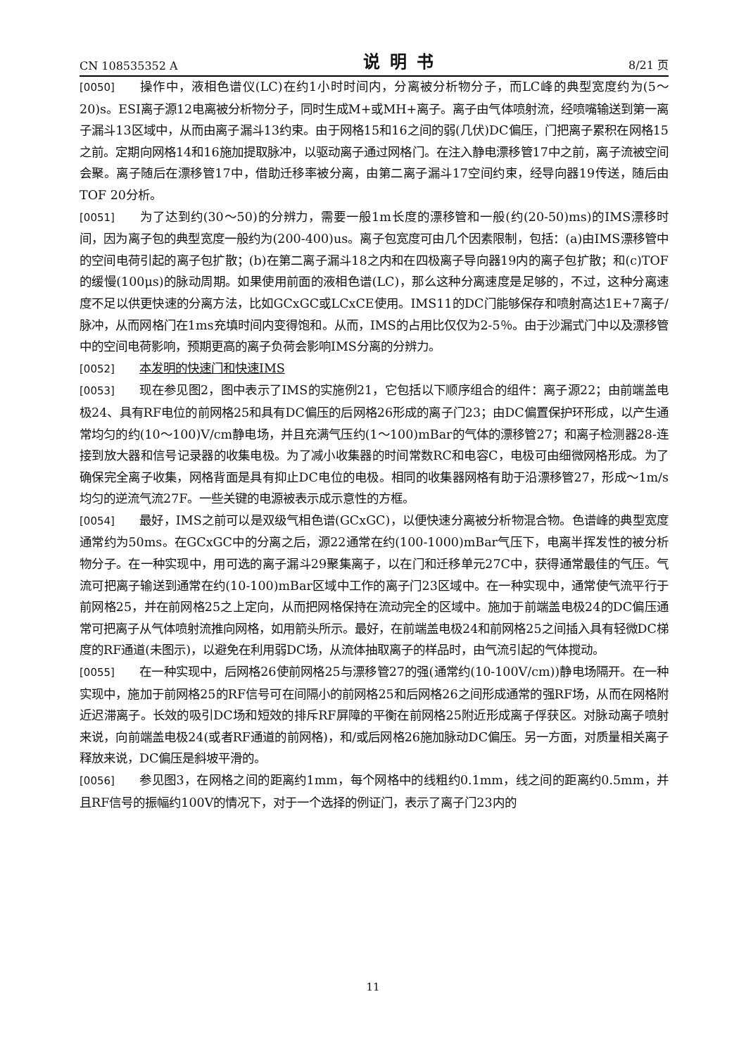CN 108535352 A 说明书 8/21 页
[0050] 操作中，液相色谱仪(LC)在约1小时时间内，分离被分析物分子，而LC峰的典型宽度约为(5～20)s。ESI离子源12电离被分析物分子，同时生成M+或MH+离子。离子由气体喷射流，经喷嘴输送到第一离子漏斗13区域中，从而由离子漏斗13约束。由于网格15和16之间的弱(几伏)DC偏压，门把离子累积在网格15之前。定期向网格14和16施加提取脉冲，以驱动离子通过网格门。在注入静电漂移管17中之前，离子流被空间会聚。离子随后在漂移管17中，借助迁移率被分离，由第二离子漏斗17空间约束，经导向器19传送，随后由TOF 20分析。
[0051] 为了达到约(30～50)的分辨力，需要一般1m长度的漂移管和一般(约(20-50)ms)的IMS漂移时间，因为离子包的典型宽度一般约为(200-400)us。离子包宽度可由几个因素限制，包括：(a)由IMS漂移管中的空间电荷引起的离子包扩散；(b)在第二离子漏斗18之内和在四极离子导向器19内的离子包扩散；和(c)TOF的缓慢(100μs)的脉动周期。如果使用前面的液相色谱(LC)，那么这种分离速度是足够的，不过，这种分离速度不足以供更快速的分离方法，比如GCxGC或LCxCE使用。IMS11的DC门能够保存和喷射高达1E+7离子/脉冲，从而网格门在1ms充填时间内变得饱和。从而，IMS的占用比仅仅为2-5％。由于沙漏式门中以及漂移管中的空间电荷影响，预期更高的离子负荷会影响IMS分离的分辨力。
[0052] 本发明的快速门和快速IMS
[0053] 现在参见图2，图中表示了IMS的实施例21，它包括以下顺序组合的组件：离子源22；由前端盖电极24、具有RF电位的前网格25和具有DC偏压的后网格26形成的离子门23；由DC偏置保护环形成，以产生通常均匀的约(10～100)V/cm静电场，并且充满气压约(1～100)mBar的气体的漂移管27；和离子检测器28-连接到放大器和信号记录器的收集电极。为了减小收集器的时间常数RC和电容C，电极可由细微网格形成。为了确保完全离子收集，网格背面是具有抑止DC电位的电极。相同的收集器网格有助于沿漂移管27，形成～1m/s均匀的逆流气流27F。一些关键的电源被表示成示意性的方框。
[0054] 最好，IMS之前可以是双级气相色谱(GCxGC)，以便快速分离被分析物混合物。色谱峰的典型宽度通常约为50ms。在GCxGC中的分离之后，源22通常在约(100-1000)mBar气压下，电离半挥发性的被分析物分子。在一种实现中，用可选的离子漏斗29聚集离子，以在门和迁移单元27C中，获得通常最佳的气压。气流可把离子输送到通常在约(10-100)mBar区域中工作的离子门23区域中。在一种实现中，通常使气流平行于前网格25，并在前网格25之上定向，从而把网格保持在流动完全的区域中。施加于前端盖电极24的DC偏压通常可把离子从气体喷射流推向网格，如用箭头所示。最好，在前端盖电极24和前网格25之间插入具有轻微DC梯度的RF通道(未图示)，以避免在利用弱DC场，从流体抽取离子的样品时，由气流引起的气体搅动。
[0055] 在一种实现中，后网格26使前网格25与漂移管27的强(通常约(10-100V/cm))静电场隔开。在一种实现中，施加于前网格25的RF信号可在间隔小的前网格25和后网格26之间形成通常的强RF场，从而在网格附近迟滞离子。长效的吸引DC场和短效的排斥RF屏障的平衡在前网格25附近形成离子俘获区。对脉动离子喷射来说，向前端盖电极24(或者RF通道的前网格)，和/或后网格26施加脉动DC偏压。另一方面，对质量相关离子释放来说，DC偏压是斜坡平滑的。
[0056] 参见图3，在网格之间的距离约1mm，每个网格中的线粗约0.1mm，线之间的距离约0.5mm，并且RF信号的振幅约100V的情况下，对于一个选择的例证门，表示了离子门23内的
11